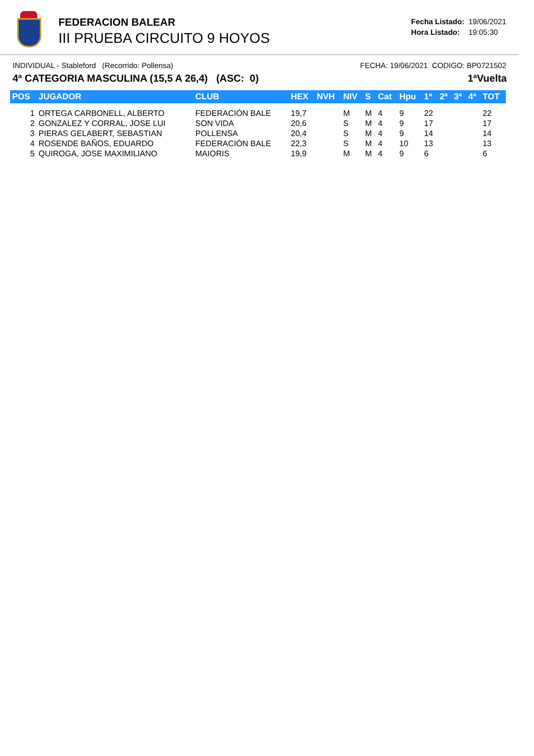FEDERACION BALEAR
III PRUEBA CIRCUITO 9 HOYOS
| Fecha Listado: | 19/06/2021 |
| Hora Listado: | 19:05:30 |
INDIVIDUAL - Stableford (Recorrido: Pollensa) FECHA: 19/06/2021 CODIGO: BP0721502
4ª CATEGORIA MASCULINA (15,5 A 26,4) (ASC: 0) 1ªVuelta
| POS | JUGADOR | CLUB | HEX | NVH | NIV | S | Cat | Hpu | 1ª | 2ª | 3ª | 4ª | TOT |
| --- | --- | --- | --- | --- | --- | --- | --- | --- | --- | --- | --- | --- | --- |
| 1 | ORTEGA CARBONELL, ALBERTO | FEDERACIÓN BALE | 19,7 | | M | M | 4 | 9 | 22 | | | | 22 |
| 2 | GONZALEZ Y CORRAL, JOSE LUI | SON VIDA | 20,6 | | S | M | 4 | 9 | 17 | | | | 17 |
| 3 | PIERAS GELABERT, SEBASTIAN | POLLENSA | 20,4 | | S | M | 4 | 9 | 14 | | | | 14 |
| 4 | ROSENDE BAÑOS, EDUARDO | FEDERACIÓN BALE | 22,3 | | S | M | 4 | 10 | 13 | | | | 13 |
| 5 | QUIROGA, JOSE MAXIMILIANO | MAIORIS | 19,9 | | M | M | 4 | 9 | 6 | | | | 6 |